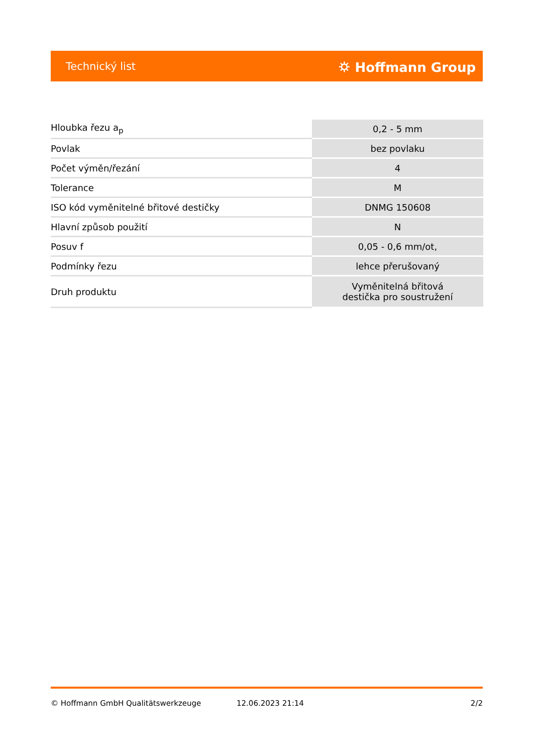Technický list ⛭ Hoffmann Group
| Hloubka řezu a<sub>p</sub> | 0,2 - 5 mm |
| Povlak | bez povlaku |
| Počet výměn/řezání | 4 |
| Tolerance | M |
| ISO kód vyměnitelné břitové destičky | DNMG 150608 |
| Hlavní způsob použití | N |
| Posuv f | 0,05 - 0,6 mm/ot, |
| Podmínky řezu | lehce přerušovaný |
| Druh produktu | Vyměnitelná břitová destička pro soustružení |
© Hoffmann GmbH Qualitätswerkzeuge 12.06.2023 21:14 2/2